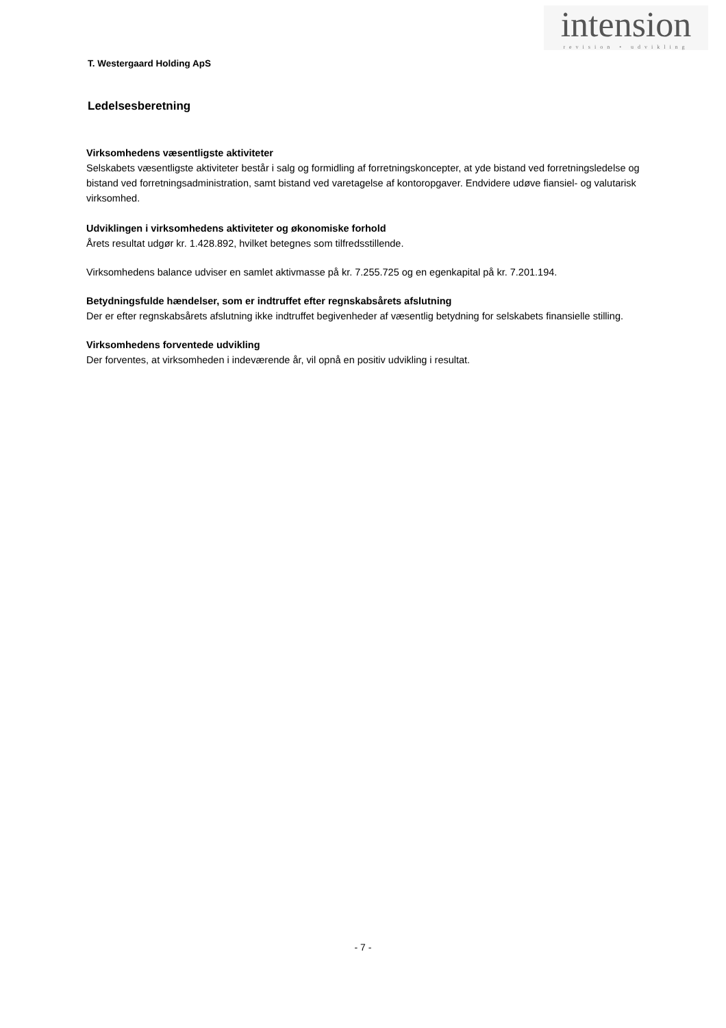intension
revision • udvikling
T. Westergaard Holding ApS
Ledelsesberetning
Virksomhedens væsentligste aktiviteter
Selskabets væsentligste aktiviteter består i salg og formidling af forretningskoncepter, at yde bistand ved forretningsledelse og bistand ved forretningsadministration, samt bistand ved varetagelse af kontoropgaver. Endvidere udøve fiansiel- og valutarisk virksomhed.
Udviklingen i virksomhedens aktiviteter og økonomiske forhold
Årets resultat udgør kr. 1.428.892, hvilket betegnes som tilfredsstillende.
Virksomhedens balance udviser en samlet aktivmasse på kr. 7.255.725 og en egenkapital på kr. 7.201.194.
Betydningsfulde hændelser, som er indtruffet efter regnskabsårets afslutning
Der er efter regnskabsårets afslutning ikke indtruffet begivenheder af væsentlig betydning for selskabets finansielle stilling.
Virksomhedens forventede udvikling
Der forventes, at virksomheden i indeværende år, vil opnå en positiv udvikling i resultat.
- 7 -